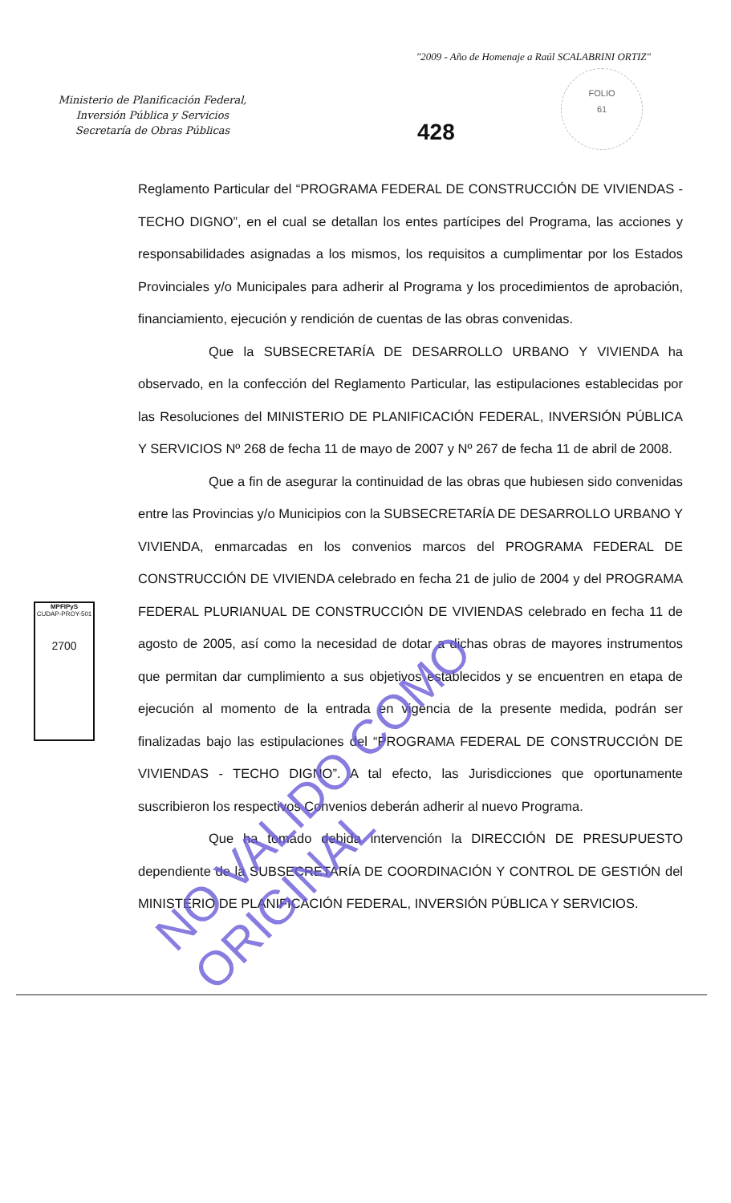Ministerio de Planificación Federal,
Inversión Pública y Servicios
Secretaría de Obras Públicas
"2009 - Año de Homenaje a Raúl SCALABRINI ORTIZ"
428
FOLIO
61
Reglamento Particular del “PROGRAMA FEDERAL DE CONSTRUCCIÓN DE VIVIENDAS - TECHO DIGNO”, en el cual se detallan los entes partícipes del Programa, las acciones y responsabilidades asignadas a los mismos, los requisitos a cumplimentar por los Estados Provinciales y/o Municipales para adherir al Programa y los procedimientos de aprobación, financiamiento, ejecución y rendición de cuentas de las obras convenidas.
Que la SUBSECRETARÍA DE DESARROLLO URBANO Y VIVIENDA ha observado, en la confección del Reglamento Particular, las estipulaciones establecidas por las Resoluciones del MINISTERIO DE PLANIFICACIÓN FEDERAL, INVERSIÓN PÚBLICA Y SERVICIOS Nº 268 de fecha 11 de mayo de 2007 y Nº 267 de fecha 11 de abril de 2008.
Que a fin de asegurar la continuidad de las obras que hubiesen sido convenidas entre las Provincias y/o Municipios con la SUBSECRETARÍA DE DESARROLLO URBANO Y VIVIENDA, enmarcadas en los convenios marcos del PROGRAMA FEDERAL DE CONSTRUCCIÓN DE VIVIENDA celebrado en fecha 21 de julio de 2004 y del PROGRAMA FEDERAL PLURIANUAL DE CONSTRUCCIÓN DE VIVIENDAS celebrado en fecha 11 de agosto de 2005, así como la necesidad de dotar a dichas obras de mayores instrumentos que permitan dar cumplimiento a sus objetivos establecidos y se encuentren en etapa de ejecución al momento de la entrada en vigencia de la presente medida, podrán ser finalizadas bajo las estipulaciones del “PROGRAMA FEDERAL DE CONSTRUCCIÓN DE VIVIENDAS - TECHO DIGNO”. A tal efecto, las Jurisdicciones que oportunamente suscribieron los respectivos Convenios deberán adherir al nuevo Programa.
Que ha tomado debida intervención la DIRECCIÓN DE PRESUPUESTO dependiente de la SUBSECRETARÍA DE COORDINACIÓN Y CONTROL DE GESTIÓN del MINISTERIO DE PLANIFICACIÓN FEDERAL, INVERSIÓN PÚBLICA Y SERVICIOS.
MPFIPyS
CUDAP-PROY-501
2700
NO VALIDO COMO ORIGINAL